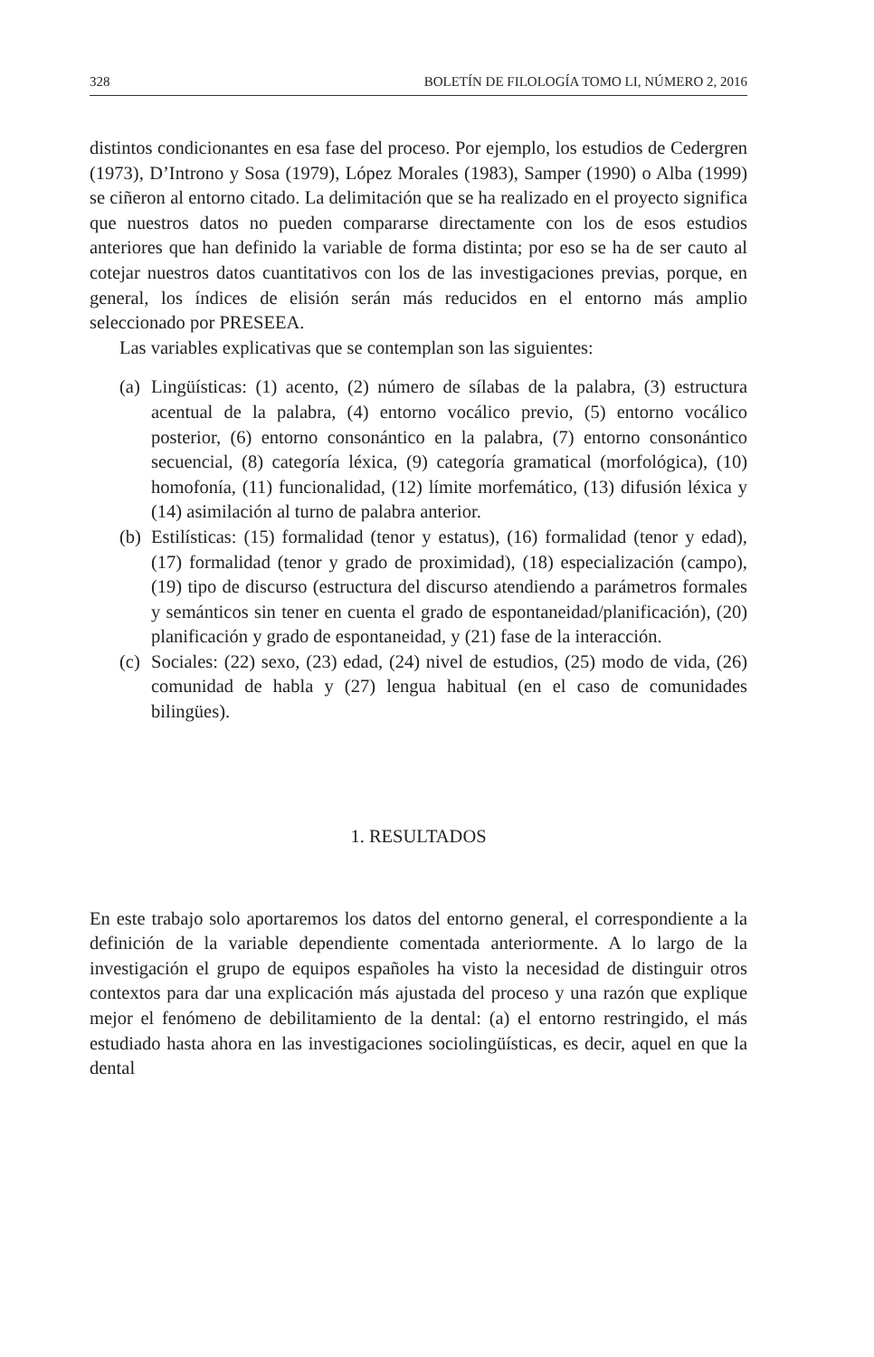328 BOLETÍN DE FILOLOGÍA TOMO LI, NÚMERO 2, 2016
distintos condicionantes en esa fase del proceso. Por ejemplo, los estudios de Cedergren (1973), D’Introno y Sosa (1979), López Morales (1983), Samper (1990) o Alba (1999) se ciñeron al entorno citado. La delimitación que se ha realizado en el proyecto significa que nuestros datos no pueden compararse directamente con los de esos estudios anteriores que han definido la variable de forma distinta; por eso se ha de ser cauto al cotejar nuestros datos cuantitativos con los de las investigaciones previas, porque, en general, los índices de elisión serán más reducidos en el entorno más amplio seleccionado por PRESEEA.
Las variables explicativas que se contemplan son las siguientes:
(a) Lingüísticas: (1) acento, (2) número de sílabas de la palabra, (3) estructura acentual de la palabra, (4) entorno vocálico previo, (5) entorno vocálico posterior, (6) entorno consonántico en la palabra, (7) entorno consonántico secuencial, (8) categoría léxica, (9) categoría gramatical (morfológica), (10) homofonía, (11) funcionalidad, (12) límite morfemático, (13) difusión léxica y (14) asimilación al turno de palabra anterior.
(b) Estilísticas: (15) formalidad (tenor y estatus), (16) formalidad (tenor y edad), (17) formalidad (tenor y grado de proximidad), (18) especialización (campo), (19) tipo de discurso (estructura del discurso atendiendo a parámetros formales y semánticos sin tener en cuenta el grado de espontaneidad/planificación), (20) planificación y grado de espontaneidad, y (21) fase de la interacción.
(c) Sociales: (22) sexo, (23) edad, (24) nivel de estudios, (25) modo de vida, (26) comunidad de habla y (27) lengua habitual (en el caso de comunidades bilingües).
1. RESULTADOS
En este trabajo solo aportaremos los datos del entorno general, el correspondiente a la definición de la variable dependiente comentada anteriormente. A lo largo de la investigación el grupo de equipos españoles ha visto la necesidad de distinguir otros contextos para dar una explicación más ajustada del proceso y una razón que explique mejor el fenómeno de debilitamiento de la dental: (a) el entorno restringido, el más estudiado hasta ahora en las investigaciones sociolingüísticas, es decir, aquel en que la dental